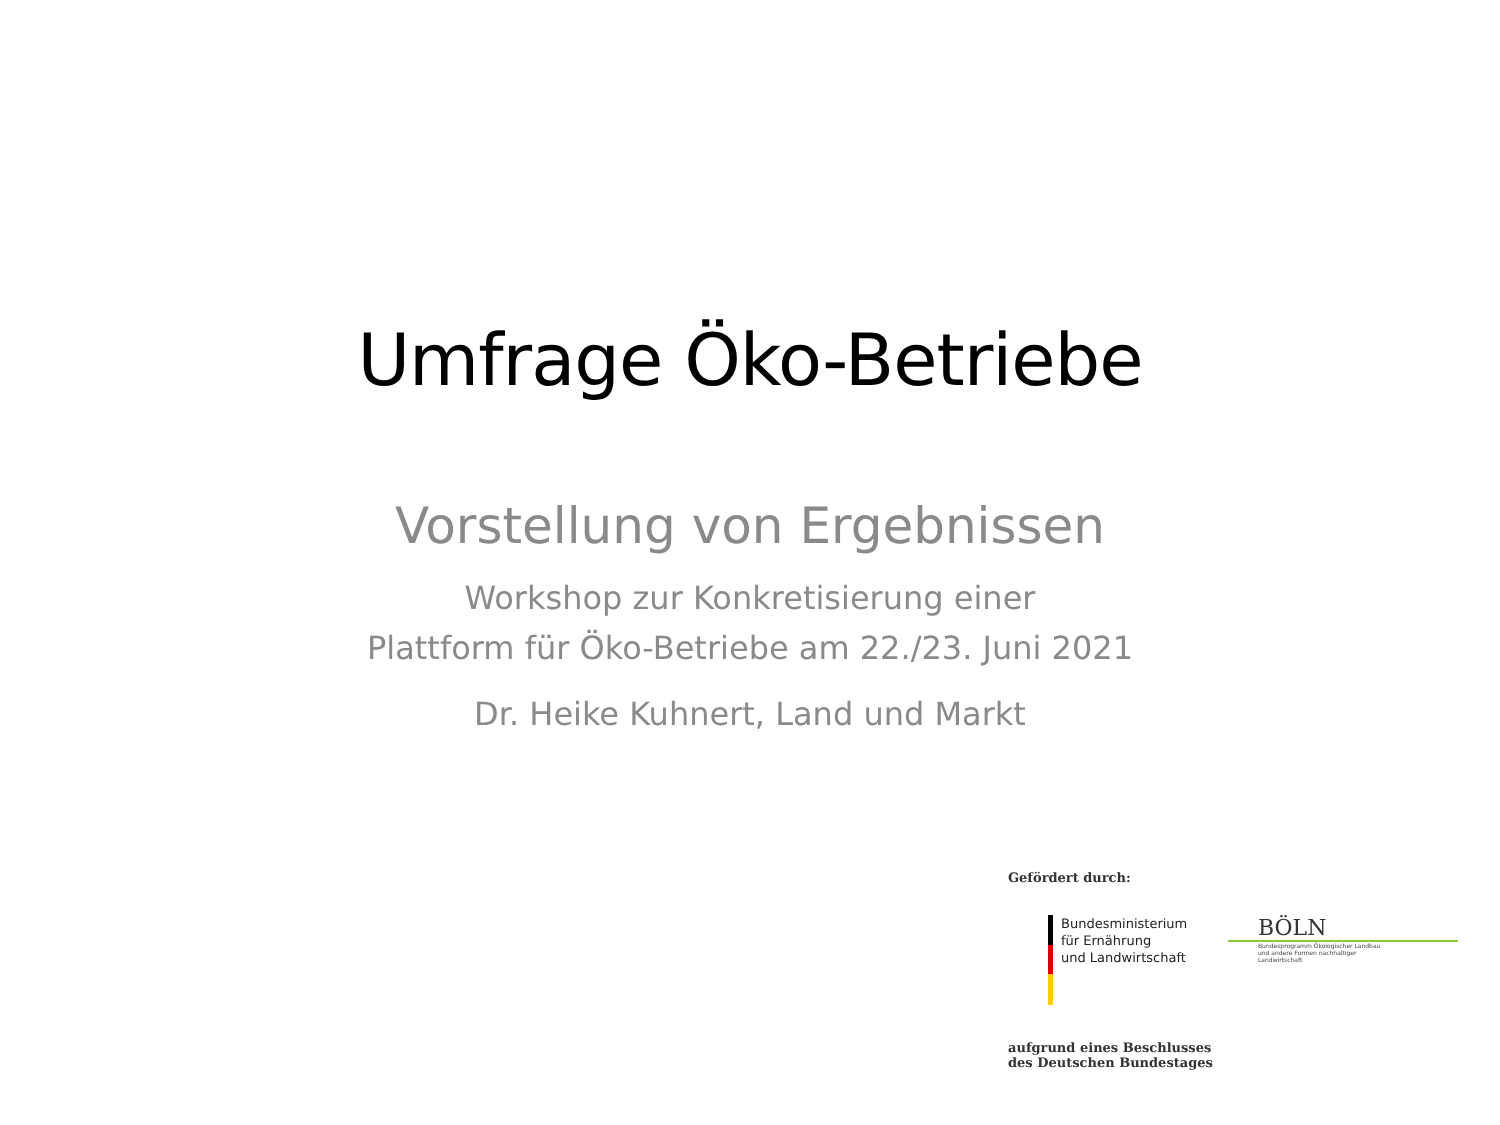Umfrage Öko-Betriebe
Vorstellung von Ergebnissen
Workshop zur Konkretisierung einer
Plattform für Öko-Betriebe am 22./23. Juni 2021
Dr. Heike Kuhnert, Land und Markt
Gefördert durch:
Bundesministerium
für Ernährung
und Landwirtschaft
BÖLN
Bundesprogramm Ökologischer Landbau
und andere Formen nachhaltiger
Landwirtschaft
aufgrund eines Beschlusses
des Deutschen Bundestages